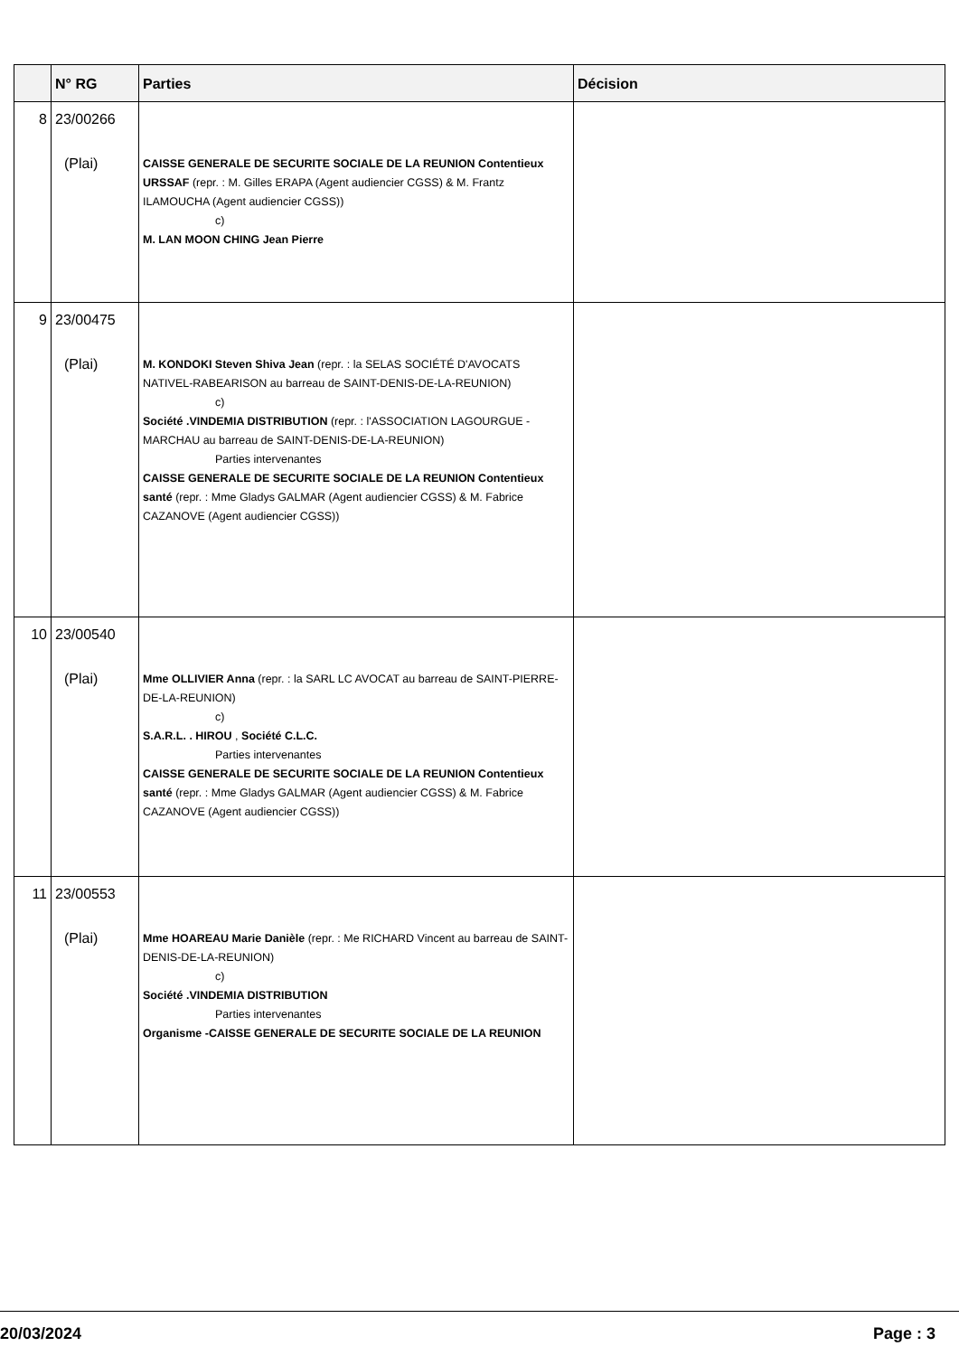| | N° RG | Parties | Décision |
| --- | --- | --- | --- |
| 8 | 23/00266 (Plai) | CAISSE GENERALE DE SECURITE SOCIALE DE LA REUNION Contentieux URSSAF (repr. : M. Gilles ERAPA (Agent audiencier CGSS) & M. Frantz ILAMOUCHA (Agent audiencier CGSS)) c) M. LAN MOON CHING Jean Pierre | |
| 9 | 23/00475 (Plai) | M. KONDOKI Steven Shiva Jean (repr. : la SELAS SOCIÉTÉ D'AVOCATS NATIVEL-RABEARISON au barreau de SAINT-DENIS-DE-LA-REUNION) c) Société .VINDEMIA DISTRIBUTION (repr. : l'ASSOCIATION LAGOURGUE - MARCHAU au barreau de SAINT-DENIS-DE-LA-REUNION) Parties intervenantes CAISSE GENERALE DE SECURITE SOCIALE DE LA REUNION Contentieux santé (repr. : Mme Gladys GALMAR (Agent audiencier CGSS) & M. Fabrice CAZANOVE (Agent audiencier CGSS)) | |
| 10 | 23/00540 (Plai) | Mme OLLIVIER Anna (repr. : la SARL LC AVOCAT au barreau de SAINT-PIERRE-DE-LA-REUNION) c) S.A.R.L. . HIROU , Société C.L.C. Parties intervenantes CAISSE GENERALE DE SECURITE SOCIALE DE LA REUNION Contentieux santé (repr. : Mme Gladys GALMAR (Agent audiencier CGSS) & M. Fabrice CAZANOVE (Agent audiencier CGSS)) | |
| 11 | 23/00553 (Plai) | Mme HOAREAU Marie Danièle (repr. : Me RICHARD Vincent au barreau de SAINT-DENIS-DE-LA-REUNION) c) Société .VINDEMIA DISTRIBUTION Parties intervenantes Organisme -CAISSE GENERALE DE SECURITE SOCIALE DE LA REUNION | |
20/03/2024 Page : 3